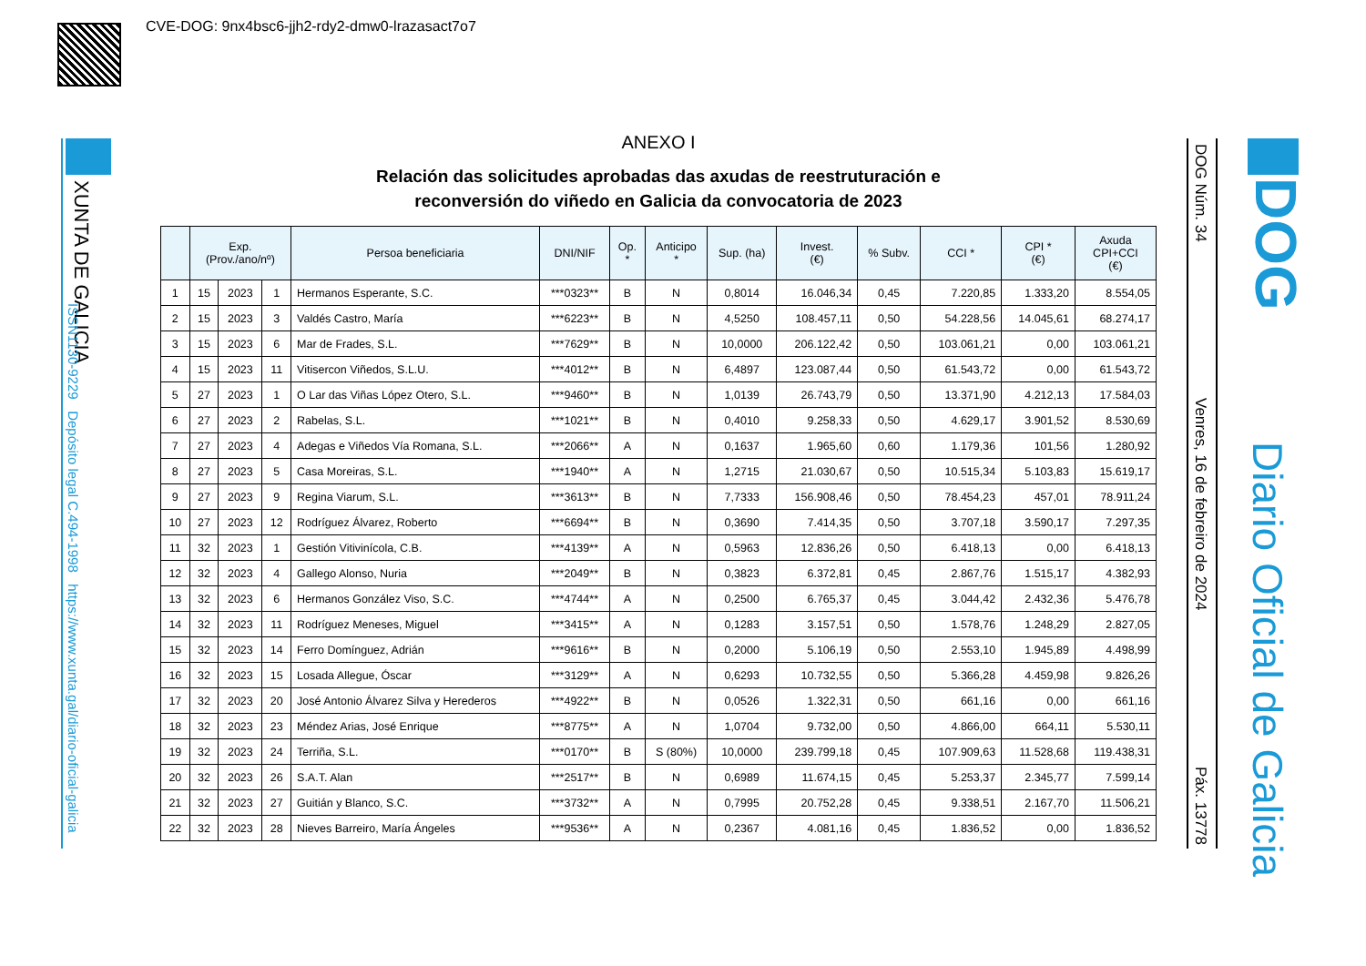CVE-DOG: 9nx4bsc6-jjh2-rdy2-dmw0-lrazasact7o7
XUNTA DE GALICIA
ISSN1130-9229 Depósito legal C.494-1998 https://www.xunta.gal/diario-oficial-galicia
ANEXO I
Relación das solicitudes aprobadas das axudas de reestruturación e
reconversión do viñedo en Galicia da convocatoria de 2023
| | Exp. (Prov./ano/nº) | | | Persoa beneficiaria | DNI/NIF | Op. * | Anticipo * | Sup. (ha) | Invest. (€) | % Subv. | CCI * | CPI * (€) | Axuda CPI+CCI (€) |
| --- | --- | --- | --- | --- | --- | --- | --- | --- | --- | --- | --- | --- | --- |
| 1 | 15 | 2023 | 1 | Hermanos Esperante, S.C. | ***0323** | B | N | 0,8014 | 16.046,34 | 0,45 | 7.220,85 | 1.333,20 | 8.554,05 |
| 2 | 15 | 2023 | 3 | Valdés Castro, María | ***6223** | B | N | 4,5250 | 108.457,11 | 0,50 | 54.228,56 | 14.045,61 | 68.274,17 |
| 3 | 15 | 2023 | 6 | Mar de Frades, S.L. | ***7629** | B | N | 10,0000 | 206.122,42 | 0,50 | 103.061,21 | 0,00 | 103.061,21 |
| 4 | 15 | 2023 | 11 | Vitisercon Viñedos, S.L.U. | ***4012** | B | N | 6,4897 | 123.087,44 | 0,50 | 61.543,72 | 0,00 | 61.543,72 |
| 5 | 27 | 2023 | 1 | O Lar das Viñas López Otero, S.L. | ***9460** | B | N | 1,0139 | 26.743,79 | 0,50 | 13.371,90 | 4.212,13 | 17.584,03 |
| 6 | 27 | 2023 | 2 | Rabelas, S.L. | ***1021** | B | N | 0,4010 | 9.258,33 | 0,50 | 4.629,17 | 3.901,52 | 8.530,69 |
| 7 | 27 | 2023 | 4 | Adegas e Viñedos Vía Romana, S.L. | ***2066** | A | N | 0,1637 | 1.965,60 | 0,60 | 1.179,36 | 101,56 | 1.280,92 |
| 8 | 27 | 2023 | 5 | Casa Moreiras, S.L. | ***1940** | A | N | 1,2715 | 21.030,67 | 0,50 | 10.515,34 | 5.103,83 | 15.619,17 |
| 9 | 27 | 2023 | 9 | Regina Viarum, S.L. | ***3613** | B | N | 7,7333 | 156.908,46 | 0,50 | 78.454,23 | 457,01 | 78.911,24 |
| 10 | 27 | 2023 | 12 | Rodríguez Álvarez, Roberto | ***6694** | B | N | 0,3690 | 7.414,35 | 0,50 | 3.707,18 | 3.590,17 | 7.297,35 |
| 11 | 32 | 2023 | 1 | Gestión Vitivinícola, C.B. | ***4139** | A | N | 0,5963 | 12.836,26 | 0,50 | 6.418,13 | 0,00 | 6.418,13 |
| 12 | 32 | 2023 | 4 | Gallego Alonso, Nuria | ***2049** | B | N | 0,3823 | 6.372,81 | 0,45 | 2.867,76 | 1.515,17 | 4.382,93 |
| 13 | 32 | 2023 | 6 | Hermanos González Viso, S.C. | ***4744** | A | N | 0,2500 | 6.765,37 | 0,45 | 3.044,42 | 2.432,36 | 5.476,78 |
| 14 | 32 | 2023 | 11 | Rodríguez Meneses, Miguel | ***3415** | A | N | 0,1283 | 3.157,51 | 0,50 | 1.578,76 | 1.248,29 | 2.827,05 |
| 15 | 32 | 2023 | 14 | Ferro Domínguez, Adrián | ***9616** | B | N | 0,2000 | 5.106,19 | 0,50 | 2.553,10 | 1.945,89 | 4.498,99 |
| 16 | 32 | 2023 | 15 | Losada Allegue, Óscar | ***3129** | A | N | 0,6293 | 10.732,55 | 0,50 | 5.366,28 | 4.459,98 | 9.826,26 |
| 17 | 32 | 2023 | 20 | José Antonio Álvarez Silva y Herederos | ***4922** | B | N | 0,0526 | 1.322,31 | 0,50 | 661,16 | 0,00 | 661,16 |
| 18 | 32 | 2023 | 23 | Méndez Arias, José Enrique | ***8775** | A | N | 1,0704 | 9.732,00 | 0,50 | 4.866,00 | 664,11 | 5.530,11 |
| 19 | 32 | 2023 | 24 | Terriña, S.L. | ***0170** | B | S (80%) | 10,0000 | 239.799,18 | 0,45 | 107.909,63 | 11.528,68 | 119.438,31 |
| 20 | 32 | 2023 | 26 | S.A.T. Alan | ***2517** | B | N | 0,6989 | 11.674,15 | 0,45 | 5.253,37 | 2.345,77 | 7.599,14 |
| 21 | 32 | 2023 | 27 | Guitián y Blanco, S.C. | ***3732** | A | N | 0,7995 | 20.752,28 | 0,45 | 9.338,51 | 2.167,70 | 11.506,21 |
| 22 | 32 | 2023 | 28 | Nieves Barreiro, María Ángeles | ***9536** | A | N | 0,2367 | 4.081,16 | 0,45 | 1.836,52 | 0,00 | 1.836,52 |
DOG Núm. 34 Venres, 16 de febreiro de 2024 Páx. 13778
DOG
Diario Oficial de Galicia